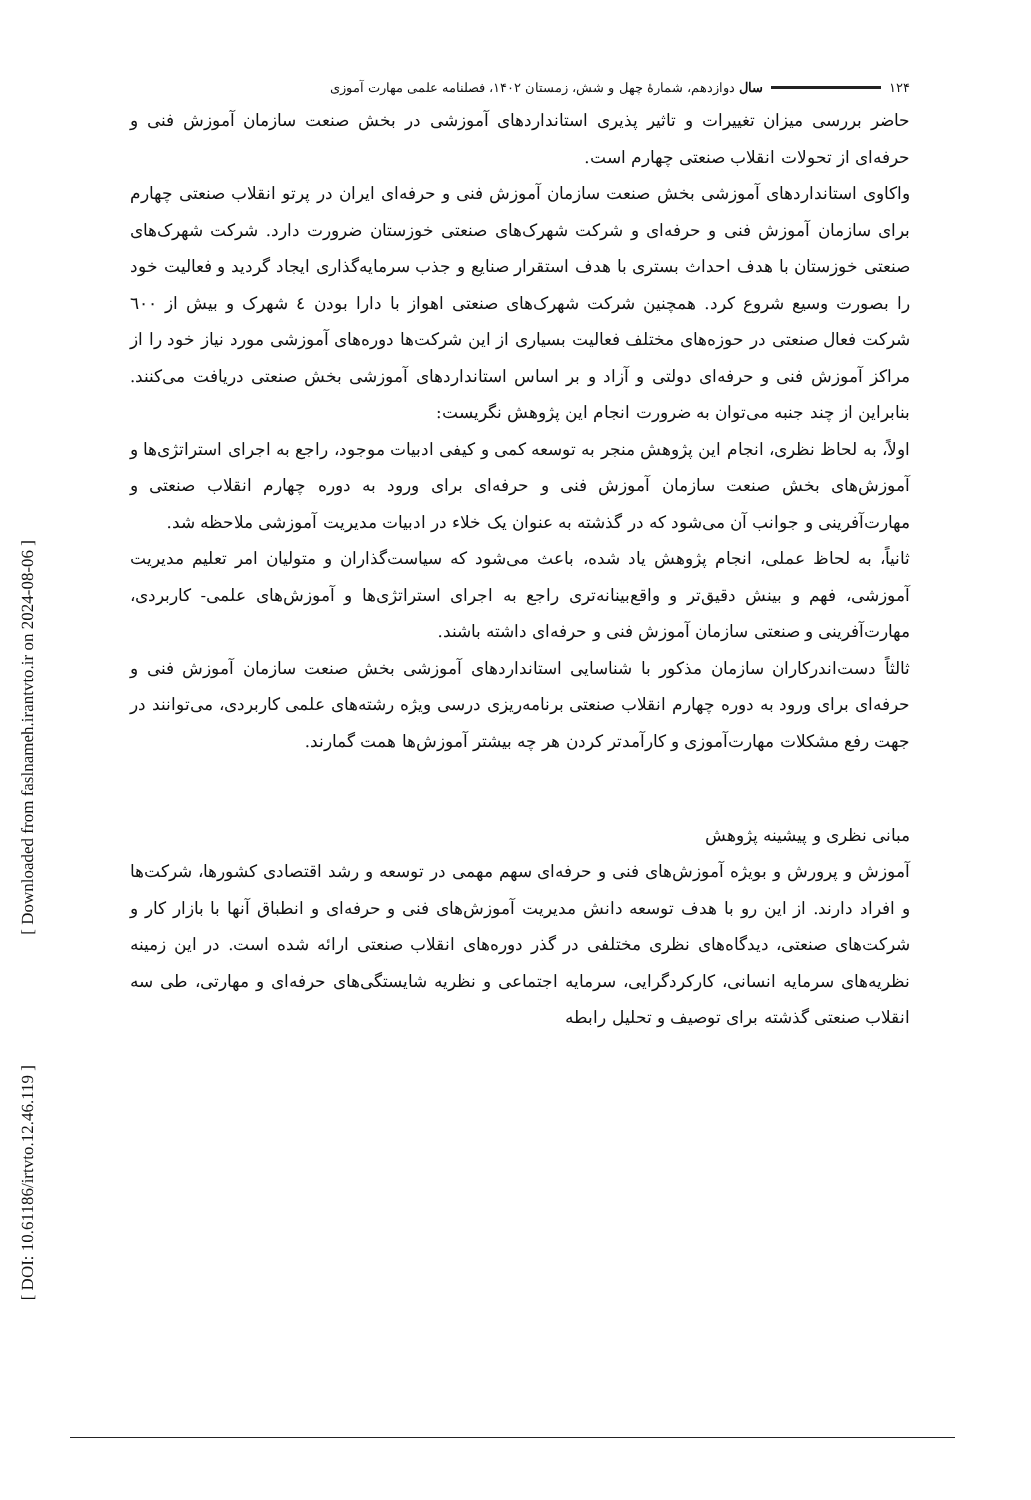[ Downloaded from faslnameh.irantvto.ir on 2024-08-06 ]
[ DOI: 10.61186/irtvto.12.46.119 ]
۱۲۴ سال دوازدهم، شمارۀ چهل و شش، زمستان ۱۴۰۲، فصلنامه علمی مهارت آموزی
حاضر بررسی میزان تغییرات و تاثیر پذیری استانداردهای آموزشی در بخش صنعت سازمان آموزش فنی و حرفه‌ای از تحولات انقلاب صنعتی چهارم است.
واکاوی استانداردهای آموزشی بخش صنعت سازمان آموزش فنی و حرفه‌ای ایران در پرتو انقلاب صنعتی چهارم برای سازمان آموزش فنی و حرفه‌ای و شرکت شهرک‌های صنعتی خوزستان ضرورت دارد. شرکت شهرک‌های صنعتی خوزستان با هدف احداث بستری با هدف استقرار صنایع و جذب سرمایه‌گذاری ایجاد گردید و فعالیت خود را بصورت وسیع شروع کرد. همچنین شرکت شهرک‌های صنعتی اهواز با دارا بودن ٤ شهرک و بیش از ٦٠٠ شرکت فعال صنعتی در حوزه‌های مختلف فعالیت بسیاری از این شرکت‌ها دوره‌های آموزشی مورد نیاز خود را از مراکز آموزش فنی و حرفه‌ای دولتی و آزاد و بر اساس استانداردهای آموزشی بخش صنعتی دریافت می‌کنند. بنابراین از چند جنبه می‌توان به ضرورت انجام این پژوهش نگریست:
اولاً، به لحاظ نظری، انجام این پژوهش منجر به توسعه کمی و کیفی ادبیات موجود، راجع به اجرای استراتژی‌ها و آموزش‌های بخش صنعت سازمان آموزش فنی و حرفه‌ای برای ورود به دوره چهارم انقلاب صنعتی و مهارت‌آفرینی و جوانب آن می‌شود که در گذشته به عنوان یک خلاء در ادبیات مدیریت آموزشی ملاحظه شد.
ثانیاً، به لحاظ عملی، انجام پژوهش یاد شده، باعث می‌شود که سیاست‌گذاران و متولیان امر تعلیم مدیریت آموزشی، فهم و بینش دقیق‌تر و واقع‌بینانه‌تری راجع به اجرای استراتژی‌ها و آموزش‌های علمی- کاربردی، مهارت‌آفرینی و صنعتی سازمان آموزش فنی و حرفه‌ای داشته باشند.
ثالثاً دست‌اندرکاران سازمان مذکور با شناسایی استانداردهای آموزشی بخش صنعت سازمان آموزش فنی و حرفه‌ای برای ورود به دوره چهارم انقلاب صنعتی برنامه‌ریزی درسی ویژه رشته‌های علمی کاربردی، می‌توانند در جهت رفع مشکلات مهارت‌آموزی و کارآمدتر کردن هر چه بیشتر آموزش‌ها همت گمارند.
مبانی نظری و پیشینه پژوهش
آموزش و پرورش و بویژه آموزش‌های فنی و حرفه‌ای سهم مهمی در توسعه و رشد اقتصادی کشورها، شرکت‌ها و افراد دارند. از این رو با هدف توسعه دانش مدیریت آموزش‌های فنی و حرفه‌ای و انطباق آنها با بازار کار و شرکت‌های صنعتی، دیدگاه‌های نظری مختلفی در گذر دوره‌های انقلاب صنعتی ارائه شده است. در این زمینه نظریه‌های سرمایه انسانی، کارکردگرایی، سرمایه اجتماعی و نظریه شایستگی‌های حرفه‌ای و مهارتی، طی سه انقلاب صنعتی گذشته برای توصیف و تحلیل رابطه